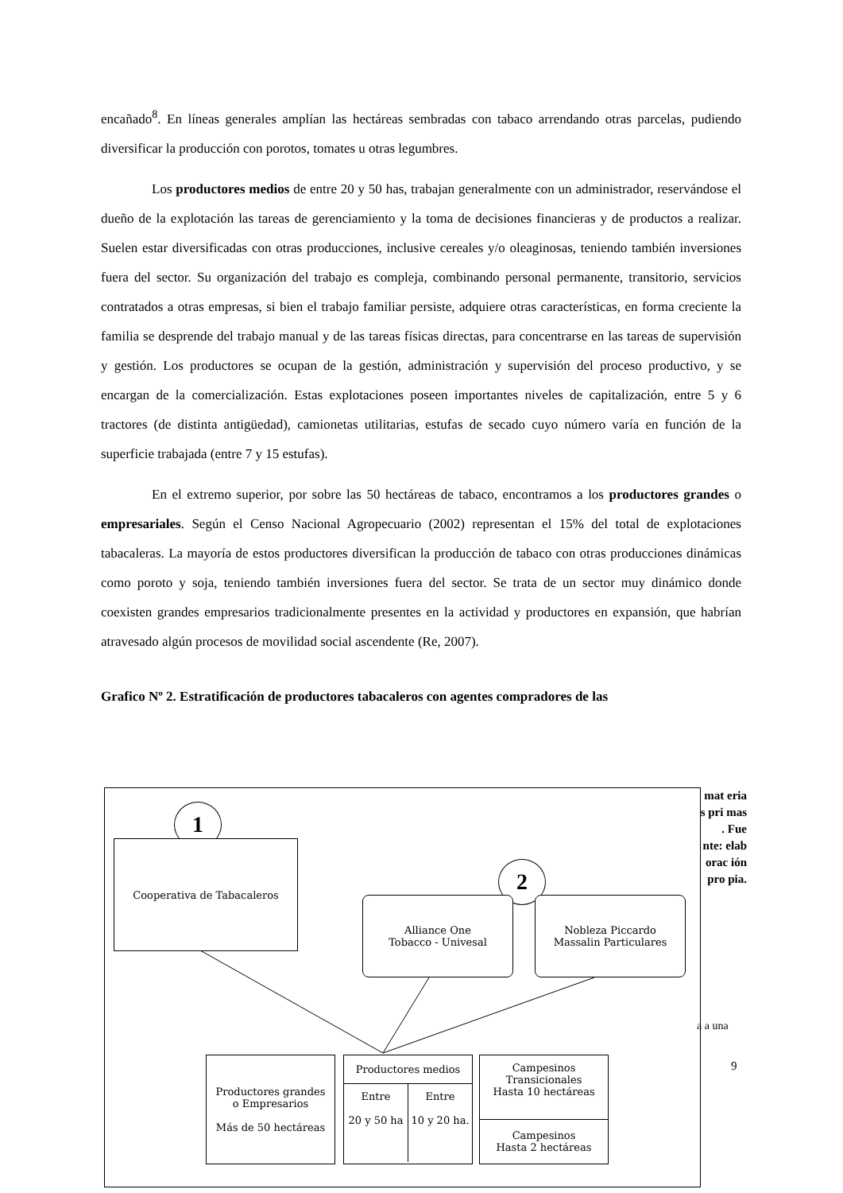encañado<sup>8</sup>. En líneas generales amplían las hectáreas sembradas con tabaco arrendando otras parcelas, pudiendo diversificar la producción con porotos, tomates u otras legumbres.
Los productores medios de entre 20 y 50 has, trabajan generalmente con un administrador, reservándose el dueño de la explotación las tareas de gerenciamiento y la toma de decisiones financieras y de productos a realizar. Suelen estar diversificadas con otras producciones, inclusive cereales y/o oleaginosas, teniendo también inversiones fuera del sector. Su organización del trabajo es compleja, combinando personal permanente, transitorio, servicios contratados a otras empresas, si bien el trabajo familiar persiste, adquiere otras características, en forma creciente la familia se desprende del trabajo manual y de las tareas físicas directas, para concentrarse en las tareas de supervisión y gestión. Los productores se ocupan de la gestión, administración y supervisión del proceso productivo, y se encargan de la comercialización. Estas explotaciones poseen importantes niveles de capitalización, entre 5 y 6 tractores (de distinta antigüedad), camionetas utilitarias, estufas de secado cuyo número varía en función de la superficie trabajada (entre 7 y 15 estufas).
En el extremo superior, por sobre las 50 hectáreas de tabaco, encontramos a los productores grandes o empresariales. Según el Censo Nacional Agropecuario (2002) representan el 15% del total de explotaciones tabacaleras. La mayoría de estos productores diversifican la producción de tabaco con otras producciones dinámicas como poroto y soja, teniendo también inversiones fuera del sector. Se trata de un sector muy dinámico donde coexisten grandes empresarios tradicionalmente presentes en la actividad y productores en expansión, que habrían atravesado algún procesos de movilidad social ascendente (Re, 2007).
Grafico Nº 2. Estratificación de productores tabacaleros con agentes compradores de las
mat eria s pri mas . Fue nte: elab orac ión pro pia.
a a una
9
1
2
Cooperativa de Tabacaleros
Alliance One
Tobacco - Univesal
Nobleza Piccardo
Massalin Particulares
Productores grandes
o Empresarios
Más de 50 hectáreas
Productores medios
Entre
20 y 50 ha
Entre
10 y 20 ha.
Campesinos
Transicionales
Hasta 10 hectáreas
Campesinos
Hasta 2 hectáreas